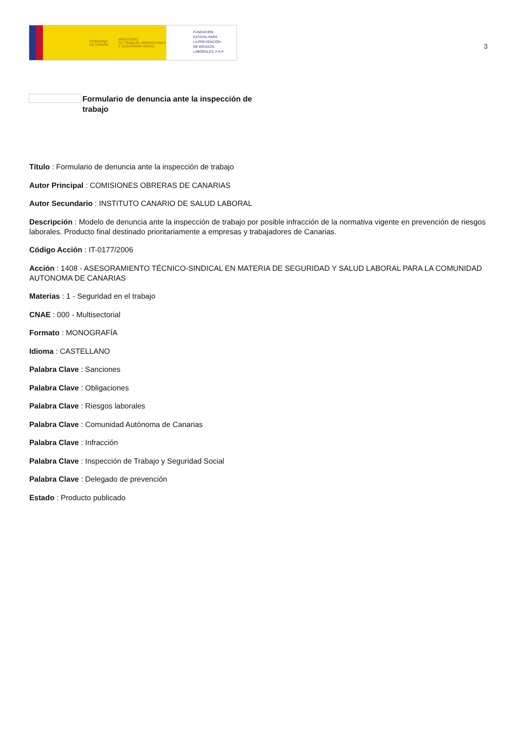GOBIERNO
DE ESPAÑA MINISTERIO
DE TRABAJO, MIGRACIONES
Y SEGURIDAD SOCIAL
FUNDACIÓN
ESTATAL PARA
LA PREVENCIÓN
DE RIESGOS
LABORALES, F.S.P.
3
Formulario de denuncia ante la inspección de trabajo
Título : Formulario de denuncia ante la inspección de trabajo
Autor Principal : COMISIONES OBRERAS DE CANARIAS
Autor Secundario : INSTITUTO CANARIO DE SALUD LABORAL
Descripción : Modelo de denuncia ante la inspección de trabajo por posible infracción de la normativa vigente en prevención de riesgos laborales. Producto final destinado prioritariamente a empresas y trabajadores de Canarias.
Código Acción : IT-0177/2006
Acción : 1408 - ASESORAMIENTO TÉCNICO-SINDICAL EN MATERIA DE SEGURIDAD Y SALUD LABORAL PARA LA COMUNIDAD AUTONOMA DE CANARIAS
Materias : 1 - Seguridad en el trabajo
CNAE : 000 - Multisectorial
Formato : MONOGRAFÍA
Idioma : CASTELLANO
Palabra Clave : Sanciones
Palabra Clave : Obligaciones
Palabra Clave : Riesgos laborales
Palabra Clave : Comunidad Autónoma de Canarias
Palabra Clave : Infracción
Palabra Clave : Inspección de Trabajo y Seguridad Social
Palabra Clave : Delegado de prevención
Estado : Producto publicado